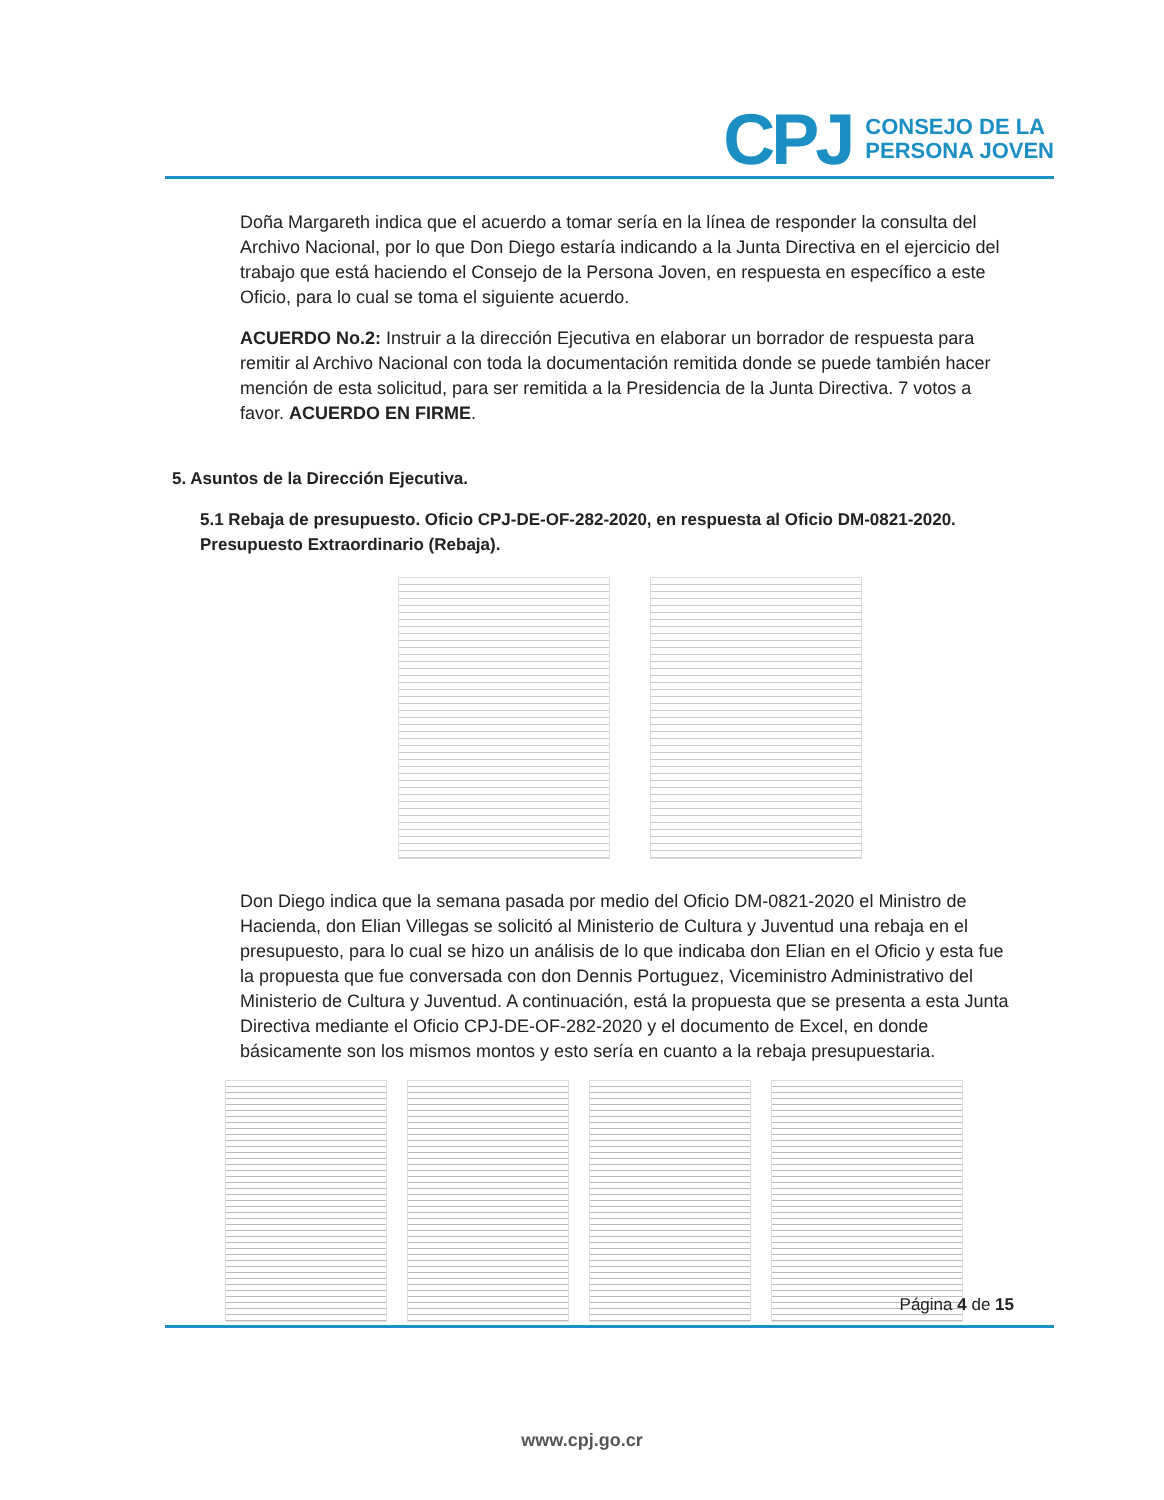CPJ
CONSEJO DE LA
PERSONA JOVEN
Doña Margareth indica que el acuerdo a tomar sería en la línea de responder la consulta del Archivo Nacional, por lo que Don Diego estaría indicando a la Junta Directiva en el ejercicio del trabajo que está haciendo el Consejo de la Persona Joven, en respuesta en específico a este Oficio, para lo cual se toma el siguiente acuerdo.
ACUERDO No.2: Instruir a la dirección Ejecutiva en elaborar un borrador de respuesta para remitir al Archivo Nacional con toda la documentación remitida donde se puede también hacer mención de esta solicitud, para ser remitida a la Presidencia de la Junta Directiva. 7 votos a favor. ACUERDO EN FIRME.
5. Asuntos de la Dirección Ejecutiva.
5.1 Rebaja de presupuesto. Oficio CPJ-DE-OF-282-2020, en respuesta al Oficio DM-0821-2020. Presupuesto Extraordinario (Rebaja).
Don Diego indica que la semana pasada por medio del Oficio DM-0821-2020 el Ministro de Hacienda, don Elian Villegas se solicitó al Ministerio de Cultura y Juventud una rebaja en el presupuesto, para lo cual se hizo un análisis de lo que indicaba don Elian en el Oficio y esta fue la propuesta que fue conversada con don Dennis Portuguez, Viceministro Administrativo del Ministerio de Cultura y Juventud. A continuación, está la propuesta que se presenta a esta Junta Directiva mediante el Oficio CPJ-DE-OF-282-2020 y el documento de Excel, en donde básicamente son los mismos montos y esto sería en cuanto a la rebaja presupuestaria.
Página 4 de 15
www.cpj.go.cr